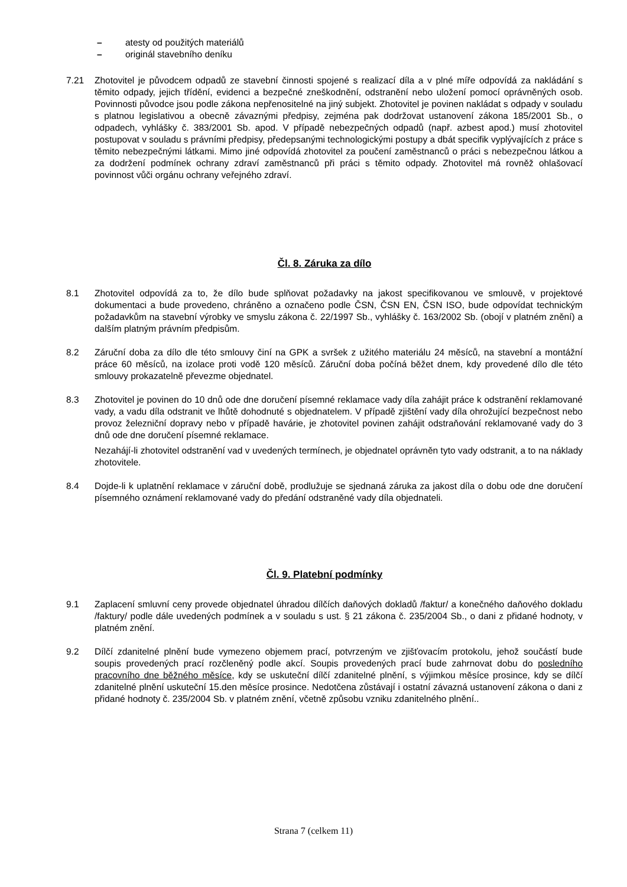– atesty od použitých materiálů
– originál stavebního deníku
7.21 Zhotovitel je původcem odpadů ze stavební činnosti spojené s realizací díla a v plné míře odpovídá za nakládání s těmito odpady, jejich třídění, evidenci a bezpečné zneškodnění, odstranění nebo uložení pomocí oprávněných osob. Povinnosti původce jsou podle zákona nepřenositelné na jiný subjekt. Zhotovitel je povinen nakládat s odpady v souladu s platnou legislativou a obecně závaznými předpisy, zejména pak dodržovat ustanovení zákona 185/2001 Sb., o odpadech, vyhlášky č. 383/2001 Sb. apod. V případě nebezpečných odpadů (např. azbest apod.) musí zhotovitel postupovat v souladu s právními předpisy, předepsanými technologickými postupy a dbát specifik vyplývajících z práce s těmito nebezpečnými látkami. Mimo jiné odpovídá zhotovitel za poučení zaměstnanců o práci s nebezpečnou látkou a za dodržení podmínek ochrany zdraví zaměstnanců při práci s těmito odpady. Zhotovitel má rovněž ohlašovací povinnost vůči orgánu ochrany veřejného zdraví.
Čl. 8. Záruka za dílo
8.1 Zhotovitel odpovídá za to, že dílo bude splňovat požadavky na jakost specifikovanou ve smlouvě, v projektové dokumentaci a bude provedeno, chráněno a označeno podle ČSN, ČSN EN, ČSN ISO, bude odpovídat technickým požadavkům na stavební výrobky ve smyslu zákona č. 22/1997 Sb., vyhlášky č. 163/2002 Sb. (obojí v platném znění) a dalším platným právním předpisům.
8.2 Záruční doba za dílo dle této smlouvy činí na GPK a svršek z užitého materiálu 24 měsíců, na stavební a montážní práce 60 měsíců, na izolace proti vodě 120 měsíců. Záruční doba počíná běžet dnem, kdy provedené dílo dle této smlouvy prokazatelně převezme objednatel.
8.3 Zhotovitel je povinen do 10 dnů ode dne doručení písemné reklamace vady díla zahájit práce k odstranění reklamované vady, a vadu díla odstranit ve lhůtě dohodnuté s objednatelem. V případě zjištění vady díla ohrožující bezpečnost nebo provoz železniční dopravy nebo v případě havárie, je zhotovitel povinen zahájit odstraňování reklamované vady do 3 dnů ode dne doručení písemné reklamace.
Nezahájí-li zhotovitel odstranění vad v uvedených termínech, je objednatel oprávněn tyto vady odstranit, a to na náklady zhotovitele.
8.4 Dojde-li k uplatnění reklamace v záruční době, prodlužuje se sjednaná záruka za jakost díla o dobu ode dne doručení písemného oznámení reklamované vady do předání odstraněné vady díla objednateli.
Čl. 9. Platební podmínky
9.1 Zaplacení smluvní ceny provede objednatel úhradou dílčích daňových dokladů /faktur/ a konečného daňového dokladu /faktury/ podle dále uvedených podmínek a v souladu s ust. § 21 zákona č. 235/2004 Sb., o dani z přidané hodnoty, v platném znění.
9.2 Dílčí zdanitelné plnění bude vymezeno objemem prací, potvrzeným ve zjišťovacím protokolu, jehož součástí bude soupis provedených prací rozčleněný podle akcí. Soupis provedených prací bude zahrnovat dobu do posledního pracovního dne běžného měsíce, kdy se uskuteční dílčí zdanitelné plnění, s výjimkou měsíce prosince, kdy se dílčí zdanitelné plnění uskuteční 15.den měsíce prosince. Nedotčena zůstávají i ostatní závazná ustanovení zákona o dani z přidané hodnoty č. 235/2004 Sb. v platném znění, včetně způsobu vzniku zdanitelného plnění..
Strana 7 (celkem 11)